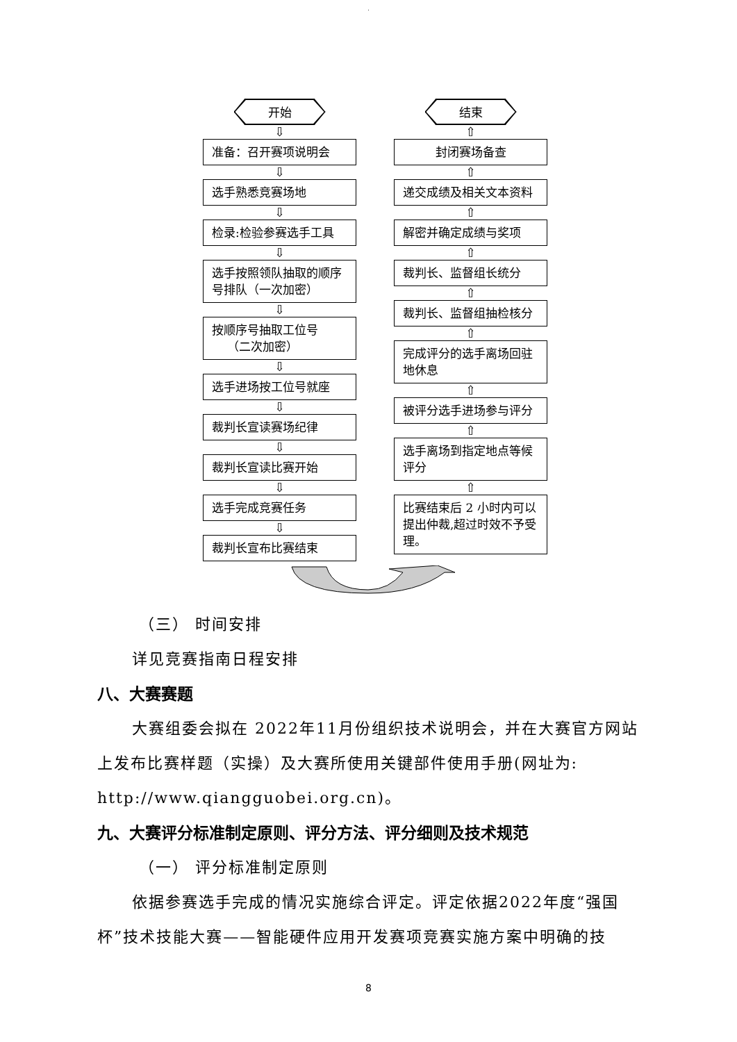.
开始
⇩
准备：召开赛项说明会
⇩
选手熟悉竞赛场地
⇩
检录:检验参赛选手工具
⇩
选手按照领队抽取的顺序号排队（一次加密）
⇩
按顺序号抽取工位号
（二次加密）
⇩
选手进场按工位号就座
⇩
裁判长宣读赛场纪律
⇩
裁判长宣读比赛开始
⇩
选手完成竞赛任务
⇩
裁判长宣布比赛结束
结束
⇧
封闭赛场备查
⇧
递交成绩及相关文本资料
⇧
解密并确定成绩与奖项
⇧
裁判长、监督组长统分
⇧
裁判长、监督组抽检核分
⇧
完成评分的选手离场回驻地休息
⇧
被评分选手进场参与评分
⇧
选手离场到指定地点等候评分
⇧
比赛结束后 2 小时内可以提出仲裁,超过时效不予受理。
（三） 时间安排
详见竞赛指南日程安排
八、大赛赛题
大赛组委会拟在 2022年11月份组织技术说明会，并在大赛官方网站上发布比赛样题（实操）及大赛所使用关键部件使用手册(网址为: http://www.qiangguobei.org.cn)。
九、大赛评分标准制定原则、评分方法、评分细则及技术规范
（一） 评分标准制定原则
依据参赛选手完成的情况实施综合评定。评定依据2022年度“强国杯”技术技能大赛——智能硬件应用开发赛项竞赛实施方案中明确的技
8